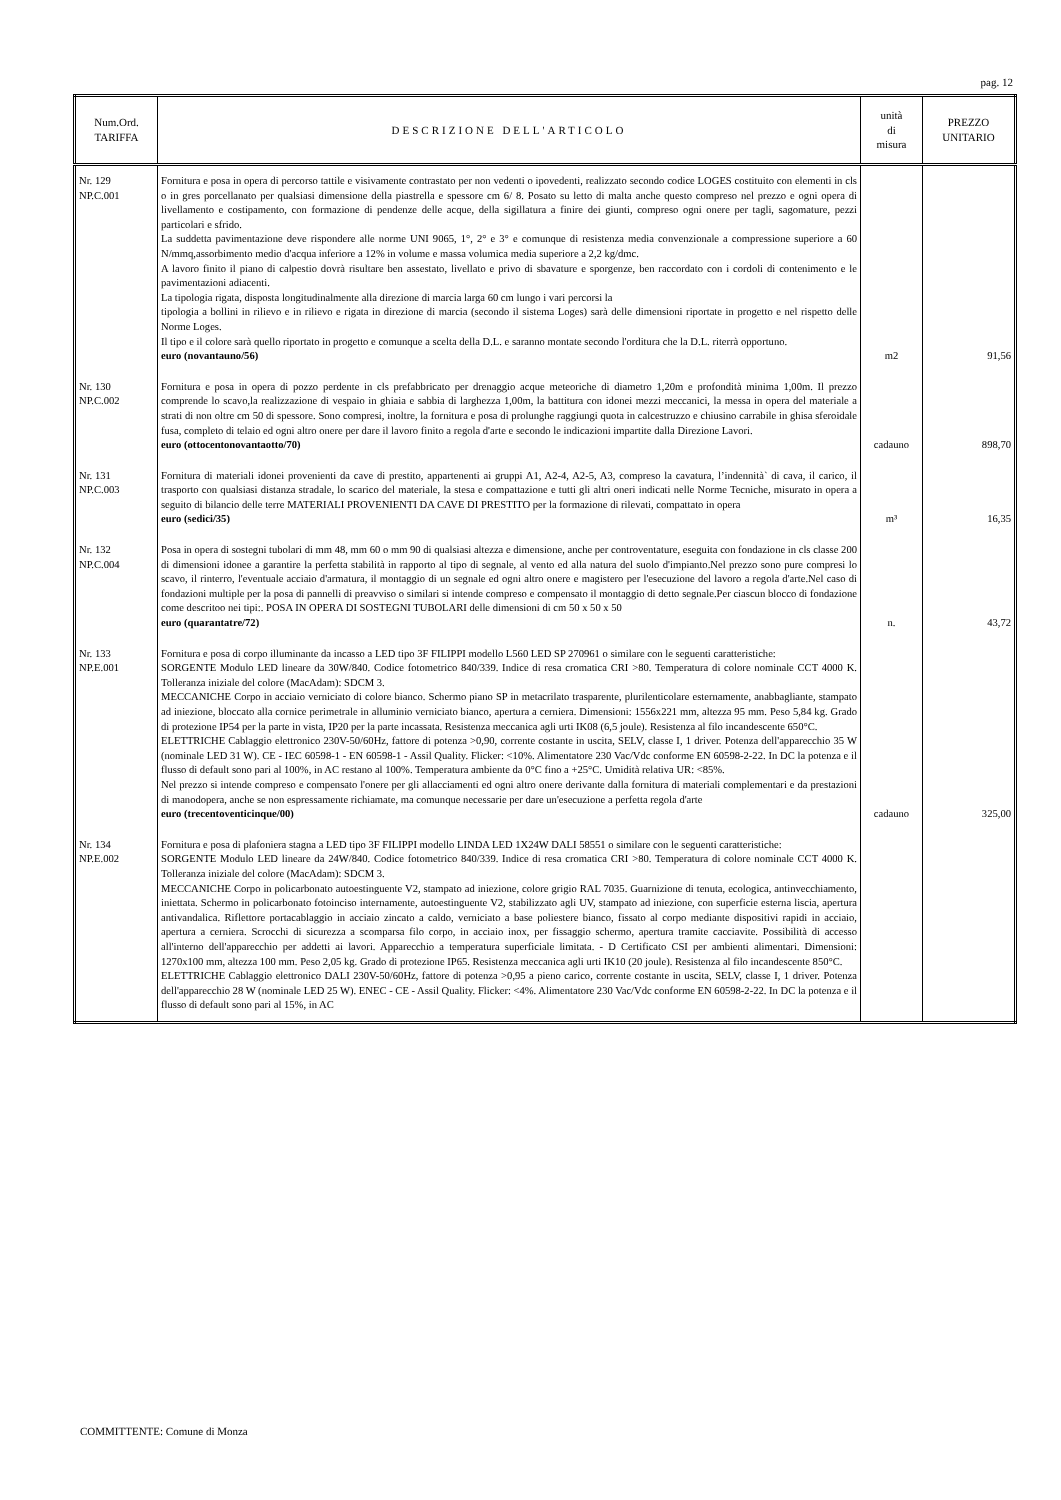pag. 12
| Num.Ord. TARIFFA | DESCRIZIONE DELL'ARTICOLO | unità di misura | PREZZO UNITARIO |
| --- | --- | --- | --- |
| Nr. 129 NP.C.001 | Fornitura e posa in opera di percorso tattile e visivamente contrastato per non vedenti o ipovedenti, realizzato secondo codice LOGES costituito con elementi in cls o in gres porcellanato per qualsiasi dimensione della piastrella e spessore cm 6/ 8. Posato su letto di malta anche questo compreso nel prezzo e ogni opera di livellamento e costipamento, con formazione di pendenze delle acque, della sigillatura a finire dei giunti, compreso ogni onere per tagli, sagomature, pezzi particolari e sfrido. La suddetta pavimentazione deve rispondere alle norme UNI 9065, 1°, 2° e 3° e comunque di resistenza media convenzionale a compressione superiore a 60 N/mmq,assorbimento medio d'acqua inferiore a 12% in volume e massa volumica media superiore a 2,2 kg/dmc. A lavoro finito il piano di calpestio dovrà risultare ben assestato, livellato e privo di sbavature e sporgenze, ben raccordato con i cordoli di contenimento e le pavimentazioni adiacenti. La tipologia rigata, disposta longitudinalmente alla direzione di marcia larga 60 cm lungo i vari percorsi la tipologia a bollini in rilievo e in rilievo e rigata in direzione di marcia (secondo il sistema Loges) sarà delle dimensioni riportate in progetto e nel rispetto delle Norme Loges. Il tipo e il colore sarà quello riportato in progetto e comunque a scelta della D.L. e saranno montate secondo l'orditura che la D.L. riterrà opportuno. euro (novantauno/56) | m2 | 91,56 |
| Nr. 130 NP.C.002 | Fornitura e posa in opera di pozzo perdente in cls prefabbricato per drenaggio acque meteoriche di diametro 1,20m e profondità minima 1,00m. Il prezzo comprende lo scavo,la realizzazione di vespaio in ghiaia e sabbia di larghezza 1,00m, la battitura con idonei mezzi meccanici, la messa in opera del materiale a strati di non oltre cm 50 di spessore. Sono compresi, inoltre, la fornitura e posa di prolunghe raggiungi quota in calcestruzzo e chiusino carrabile in ghisa sferoidale fusa, completo di telaio ed ogni altro onere per dare il lavoro finito a regola d'arte e secondo le indicazioni impartite dalla Direzione Lavori. euro (ottocentonovantaotto/70) | cadauno | 898,70 |
| Nr. 131 NP.C.003 | Fornitura di materiali idonei provenienti da cave di prestito, appartenenti ai gruppi A1, A2-4, A2-5, A3, compreso la cavatura, l’indennità` di cava, il carico, il trasporto con qualsiasi distanza stradale, lo scarico del materiale, la stesa e compattazione e tutti gli altri oneri indicati nelle Norme Tecniche, misurato in opera a seguito di bilancio delle terre MATERIALI PROVENIENTI DA CAVE DI PRESTITO per la formazione di rilevati, compattato in opera euro (sedici/35) | m³ | 16,35 |
| Nr. 132 NP.C.004 | Posa in opera di sostegni tubolari di mm 48, mm 60 o mm 90 di qualsiasi altezza e dimensione, anche per controventature, eseguita con fondazione in cls classe 200 di dimensioni idonee a garantire la perfetta stabilità in rapporto al tipo di segnale, al vento ed alla natura del suolo d'impianto.Nel prezzo sono pure compresi lo scavo, il rinterro, l'eventuale acciaio d'armatura, il montaggio di un segnale ed ogni altro onere e magistero per l'esecuzione del lavoro a regola d'arte.Nel caso di fondazioni multiple per la posa di pannelli di preavviso o similari si intende compreso e compensato il montaggio di detto segnale.Per ciascun blocco di fondazione come descritoo nei tipi:. POSA IN OPERA DI SOSTEGNI TUBOLARI delle dimensioni di cm 50 x 50 x 50 euro (quarantatre/72) | n. | 43,72 |
| Nr. 133 NP.E.001 | Fornitura e posa di corpo illuminante da incasso a LED tipo 3F FILIPPI modello L560 LED SP 270961 o similare con le seguenti caratteristiche: SORGENTE Modulo LED lineare da 30W/840. Codice fotometrico 840/339. Indice di resa cromatica CRI >80. Temperatura di colore nominale CCT 4000 K. Tolleranza iniziale del colore (MacAdam): SDCM 3. MECCANICHE Corpo in acciaio verniciato di colore bianco. Schermo piano SP in metacrilato trasparente, plurilenticolare esternamente, anabbagliante, stampato ad iniezione, bloccato alla cornice perimetrale in alluminio verniciato bianco, apertura a cerniera. Dimensioni: 1556x221 mm, altezza 95 mm. Peso 5,84 kg. Grado di protezione IP54 per la parte in vista, IP20 per la parte incassata. Resistenza meccanica agli urti IK08 (6,5 joule). Resistenza al filo incandescente 650°C. ELETTRICHE Cablaggio elettronico 230V-50/60Hz, fattore di potenza >0,90, corrente costante in uscita, SELV, classe I, 1 driver. Potenza dell'apparecchio 35 W (nominale LED 31 W). CE - IEC 60598-1 - EN 60598-1 - Assil Quality. Flicker: <10%. Alimentatore 230 Vac/Vdc conforme EN 60598-2-22. In DC la potenza e il flusso di default sono pari al 100%, in AC restano al 100%. Temperatura ambiente da 0°C fino a +25°C. Umidità relativa UR: <85%. Nel prezzo si intende compreso e compensato l'onere per gli allacciamenti ed ogni altro onere derivante dalla fornitura di materiali complementari e da prestazioni di manodopera, anche se non espressamente richiamate, ma comunque necessarie per dare un'esecuzione a perfetta regola d'arte euro (trecentoventicinque/00) | cadauno | 325,00 |
| Nr. 134 NP.E.002 | Fornitura e posa di plafoniera stagna a LED tipo 3F FILIPPI modello LINDA LED 1X24W DALI 58551 o similare con le seguenti caratteristiche: SORGENTE Modulo LED lineare da 24W/840. Codice fotometrico 840/339. Indice di resa cromatica CRI >80. Temperatura di colore nominale CCT 4000 K. Tolleranza iniziale del colore (MacAdam): SDCM 3. MECCANICHE Corpo in policarbonato autoestinguente V2, stampato ad iniezione, colore grigio RAL 7035. Guarnizione di tenuta, ecologica, antinvecchiamento, iniettata. Schermo in policarbonato fotoinciso internamente, autoestinguente V2, stabilizzato agli UV, stampato ad iniezione, con superficie esterna liscia, apertura antivandalica. Riflettore portacablaggio in acciaio zincato a caldo, verniciato a base poliestere bianco, fissato al corpo mediante dispositivi rapidi in acciaio, apertura a cerniera. Scrocchi di sicurezza a scomparsa filo corpo, in acciaio inox, per fissaggio schermo, apertura tramite cacciavite. Possibilità di accesso all'interno dell'apparecchio per addetti ai lavori. Apparecchio a temperatura superficiale limitata. - D Certificato CSI per ambienti alimentari. Dimensioni: 1270x100 mm, altezza 100 mm. Peso 2,05 kg. Grado di protezione IP65. Resistenza meccanica agli urti IK10 (20 joule). Resistenza al filo incandescente 850°C. ELETTRICHE Cablaggio elettronico DALI 230V-50/60Hz, fattore di potenza >0,95 a pieno carico, corrente costante in uscita, SELV, classe I, 1 driver. Potenza dell'apparecchio 28 W (nominale LED 25 W). ENEC - CE - Assil Quality. Flicker: <4%. Alimentatore 230 Vac/Vdc conforme EN 60598-2-22. In DC la potenza e il flusso di default sono pari al 15%, in AC | | |
COMMITTENTE: Comune di Monza